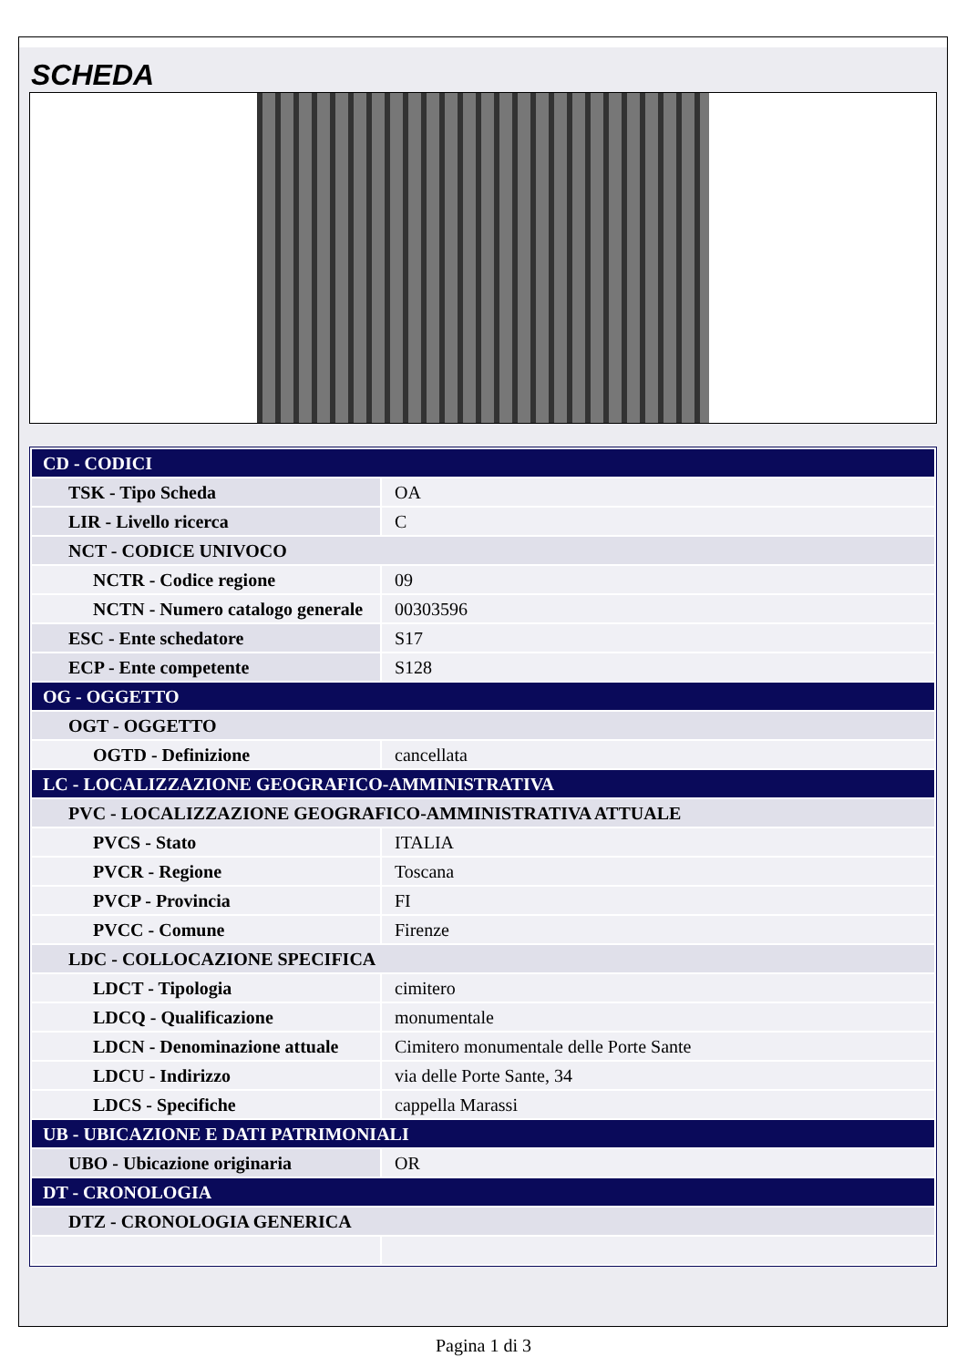SCHEDA
| CD - CODICI | |
| TSK - Tipo Scheda | OA |
| LIR - Livello ricerca | C |
| NCT - CODICE UNIVOCO | |
| NCTR - Codice regione | 09 |
| NCTN - Numero catalogo generale | 00303596 |
| ESC - Ente schedatore | S17 |
| ECP - Ente competente | S128 |
| OG - OGGETTO | |
| OGT - OGGETTO | |
| OGTD - Definizione | cancellata |
| LC - LOCALIZZAZIONE GEOGRAFICO-AMMINISTRATIVA | |
| PVC - LOCALIZZAZIONE GEOGRAFICO-AMMINISTRATIVA ATTUALE | |
| PVCS - Stato | ITALIA |
| PVCR - Regione | Toscana |
| PVCP - Provincia | FI |
| PVCC - Comune | Firenze |
| LDC - COLLOCAZIONE SPECIFICA | |
| LDCT - Tipologia | cimitero |
| LDCQ - Qualificazione | monumentale |
| LDCN - Denominazione attuale | Cimitero monumentale delle Porte Sante |
| LDCU - Indirizzo | via delle Porte Sante, 34 |
| LDCS - Specifiche | cappella Marassi |
| UB - UBICAZIONE E DATI PATRIMONIALI | |
| UBO - Ubicazione originaria | OR |
| DT - CRONOLOGIA | |
| DTZ - CRONOLOGIA GENERICA | |
Pagina 1 di 3